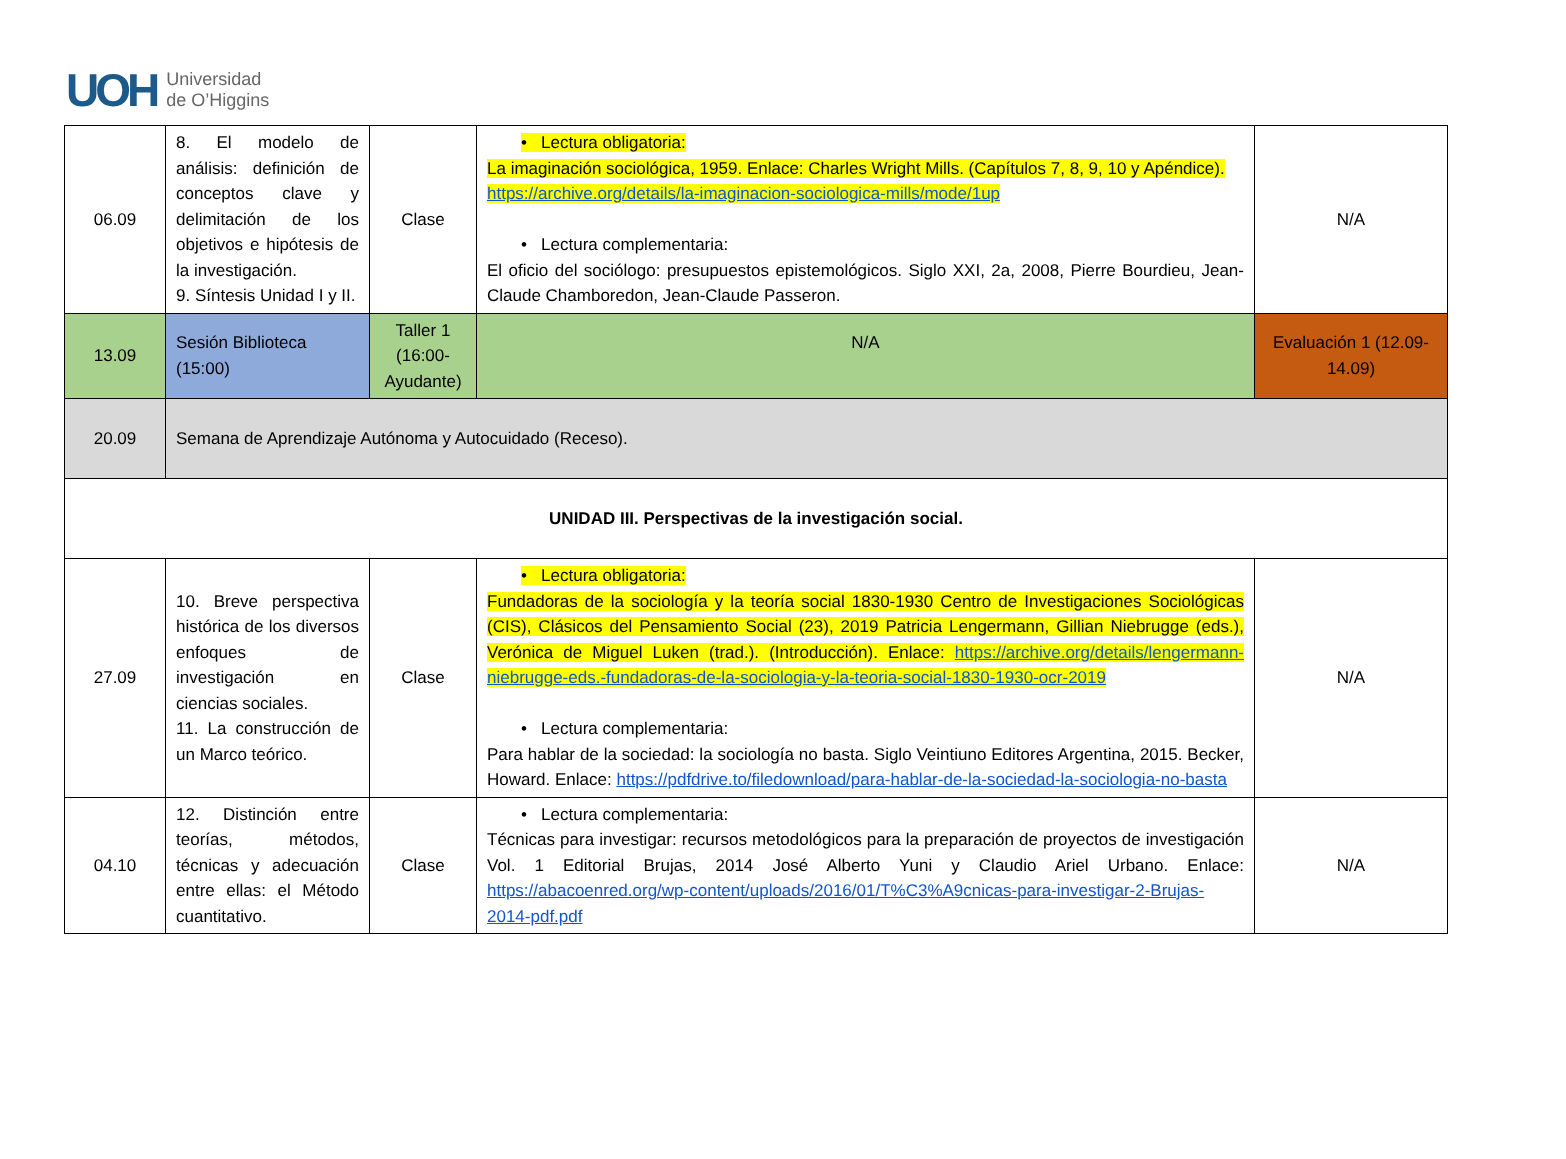UOH
Universidad
de O’Higgins
| 06.09 | 8. El modelo de análisis: definición de conceptos clave y delimitación de los objetivos e hipótesis de la investigación. 9. Síntesis Unidad I y II. | Clase | • Lectura obligatoria: La imaginación sociológica, 1959. Enlace: Charles Wright Mills. (Capítulos 7, 8, 9, 10 y Apéndice). https://archive.org/details/la-imaginacion-sociologica-mills/mode/1up • Lectura complementaria: El oficio del sociólogo: presupuestos epistemológicos. Siglo XXI, 2a, 2008, Pierre Bourdieu, Jean-Claude Chamboredon, Jean-Claude Passeron. | N/A |
| 13.09 | Sesión Biblioteca (15:00) | Taller 1 (16:00- Ayudante) | N/A | Evaluación 1 (12.09-14.09) |
| 20.09 | Semana de Aprendizaje Autónoma y Autocuidado (Receso). | | | |
| UNIDAD III. Perspectivas de la investigación social. | | | | |
| 27.09 | 10. Breve perspectiva histórica de los diversos enfoques de investigación en ciencias sociales. 11. La construcción de un Marco teórico. | Clase | • Lectura obligatoria: Fundadoras de la sociología y la teoría social 1830-1930 Centro de Investigaciones Sociológicas (CIS), Clásicos del Pensamiento Social (23), 2019 Patricia Lengermann, Gillian Niebrugge (eds.), Verónica de Miguel Luken (trad.). (Introducción). Enlace: https://archive.org/details/lengermann-niebrugge-eds.-fundadoras-de-la-sociologia-y-la-teoria-social-1830-1930-ocr-2019 • Lectura complementaria: Para hablar de la sociedad: la sociología no basta. Siglo Veintiuno Editores Argentina, 2015. Becker, Howard. Enlace: https://pdfdrive.to/filedownload/para-hablar-de-la-sociedad-la-sociologia-no-basta | N/A |
| 04.10 | 12. Distinción entre teorías, métodos, técnicas y adecuación entre ellas: el Método cuantitativo. | Clase | • Lectura complementaria: Técnicas para investigar: recursos metodológicos para la preparación de proyectos de investigación Vol. 1 Editorial Brujas, 2014 José Alberto Yuni y Claudio Ariel Urbano. Enlace: https://abacoenred.org/wp-content/uploads/2016/01/T%C3%A9cnicas-para-investigar-2-Brujas-2014-pdf.pdf | N/A |